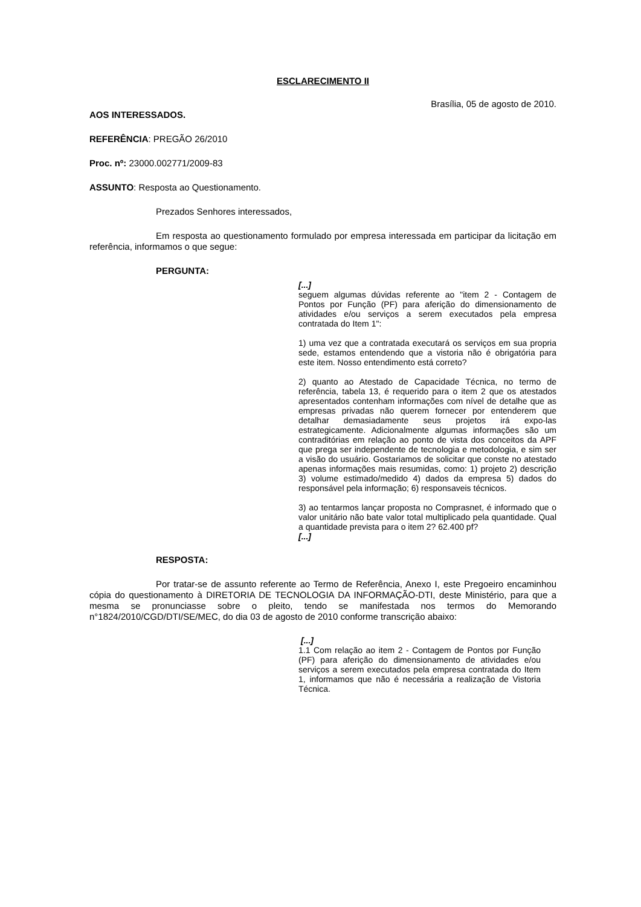ESCLARECIMENTO II
Brasília, 05 de agosto de 2010.
AOS INTERESSADOS.
REFERÊNCIA: PREGÃO 26/2010
Proc. nº: 23000.002771/2009-83
ASSUNTO: Resposta ao Questionamento.
Prezados Senhores interessados,
Em resposta ao questionamento formulado por empresa interessada em participar da licitação em referência, informamos o que segue:
PERGUNTA:
[...]
seguem algumas dúvidas referente ao "item 2 - Contagem de Pontos por Função (PF) para aferição do dimensionamento de atividades e/ou serviços a serem executados pela empresa contratada do Item 1":
1) uma vez que a contratada executará os serviços em sua propria sede, estamos entendendo que a vistoria não é obrigatória para este item. Nosso entendimento está correto?
2) quanto ao Atestado de Capacidade Técnica, no termo de referência, tabela 13, é requerido para o item 2 que os atestados apresentados contenham informações com nível de detalhe que as empresas privadas não querem fornecer por entenderem que detalhar demasiadamente seus projetos irá expo-las estrategicamente. Adicionalmente algumas informações são um contraditórias em relação ao ponto de vista dos conceitos da APF que prega ser independente de tecnologia e metodologia, e sim ser a visão do usuário. Gostariamos de solicitar que conste no atestado apenas informações mais resumidas, como: 1) projeto 2) descrição 3) volume estimado/medido 4) dados da empresa 5) dados do responsável pela informação; 6) responsaveis técnicos.
3) ao tentarmos lançar proposta no Comprasnet, é informado que o valor unitário não bate valor total multiplicado pela quantidade. Qual a quantidade prevista para o item 2? 62.400 pf?
[...]
RESPOSTA:
Por tratar-se de assunto referente ao Termo de Referência, Anexo I, este Pregoeiro encaminhou cópia do questionamento à DIRETORIA DE TECNOLOGIA DA INFORMAÇÃO-DTI, deste Ministério, para que a mesma se pronunciasse sobre o pleito, tendo se manifestada nos termos do Memorando n°1824/2010/CGD/DTI/SE/MEC, do dia 03 de agosto de 2010 conforme transcrição abaixo:
[...]
1.1 Com relação ao item 2 - Contagem de Pontos por Função (PF) para aferição do dimensionamento de atividades e/ou serviços a serem executados pela empresa contratada do Item 1, informamos que não é necessária a realização de Vistoria Técnica.